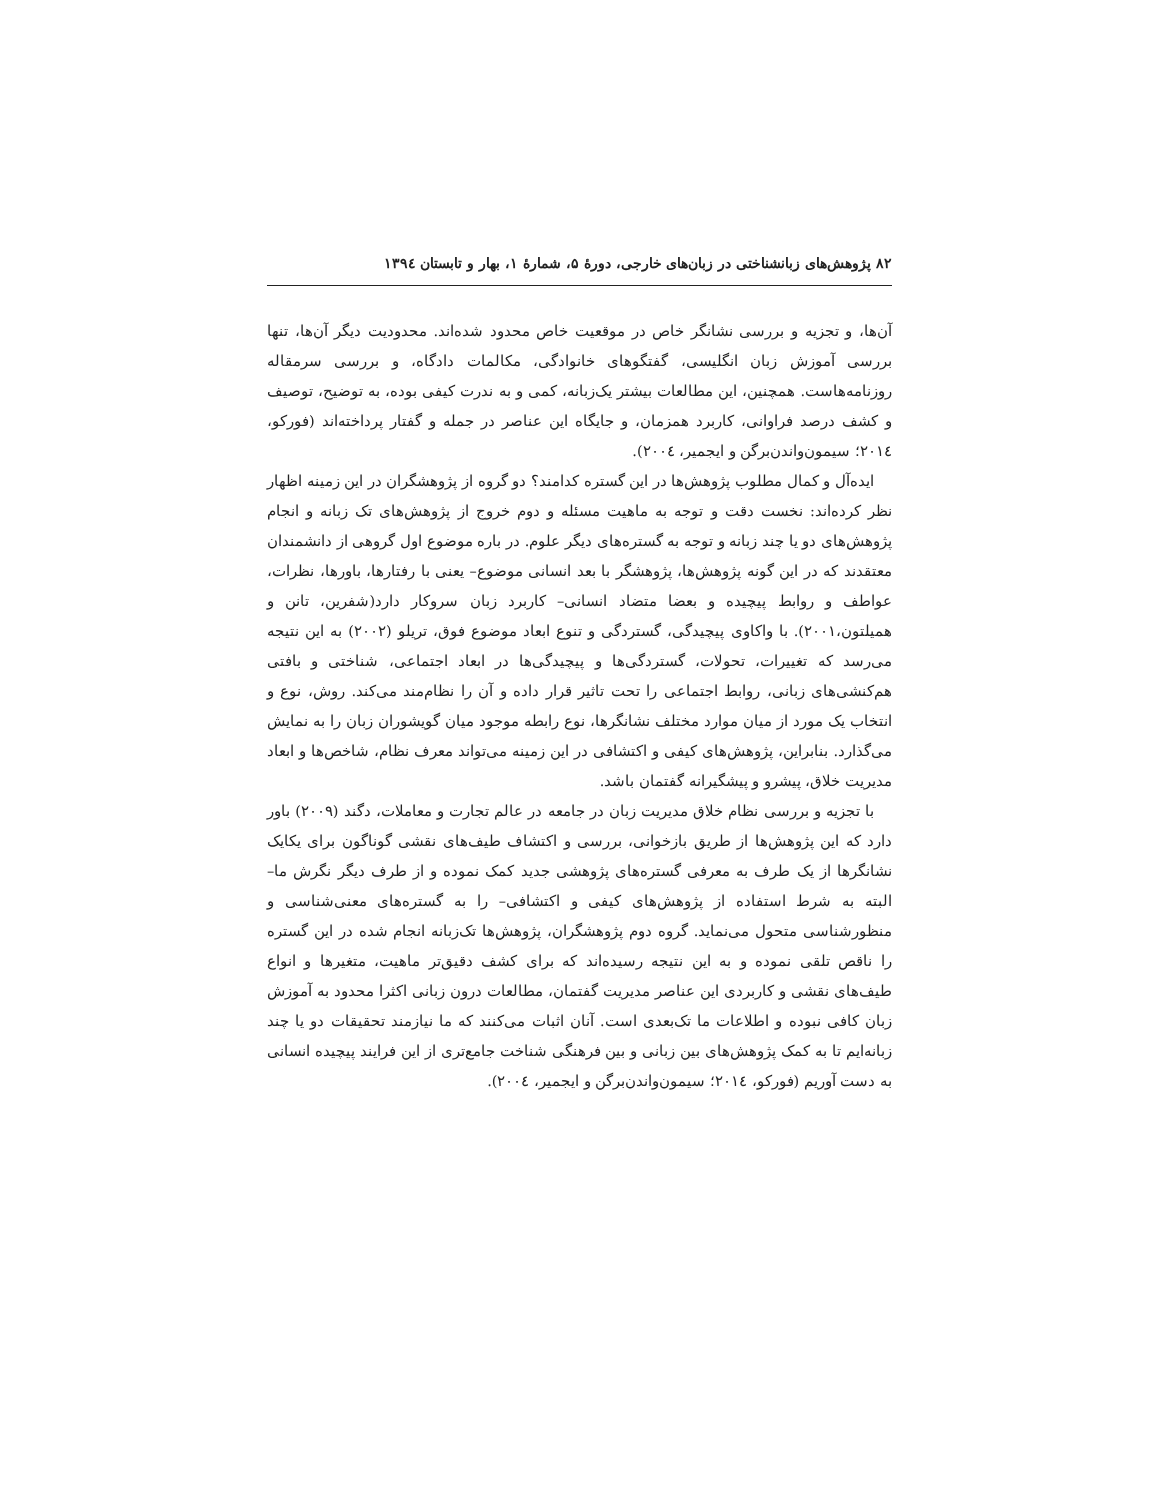۸۲ پژوهش‌های زبانشناختی در زبان‌های خارجی، دورهٔ ۵، شمارهٔ ۱، بهار و تابستان ۱۳۹٤
آن‌ها، و تجزیه و بررسی نشانگر خاص در موقعیت خاص محدود شده‌اند. محدودیت دیگر آن‌ها، تنها بررسی آموزش زبان انگلیسی، گفتگوهای خانوادگی، مکالمات دادگاه، و بررسی سرمقاله روزنامه‌هاست. همچنین، این مطالعات بیشتر یک‌زبانه، کمی و به ندرت کیفی بوده، به توضیح، توصیف و کشف درصد فراوانی، کاربرد همزمان، و جایگاه این عناصر در جمله و گفتار پرداخته‌اند (فورکو، ۲۰۱٤؛ سیمون‌واندن‌برگن و ایجمیر، ۲۰۰٤).
ایده‌آل و کمال مطلوب پژوهش‌ها در این گستره کدامند؟ دو گروه از پژوهشگران در این زمینه اظهار نظر کرده‌اند: نخست دقت و توجه به ماهیت مسئله و دوم خروج از پژوهش‌های تک زبانه و انجام پژوهش‌های دو یا چند زبانه و توجه به گستره‌های دیگر علوم. در باره موضوع اول گروهی از دانشمندان معتقدند که در این گونه پژوهش‌ها، پژوهشگر با بعد انسانی موضوع– یعنی با رفتارها، باورها، نظرات، عواطف و روابط پیچیده و بعضا متضاد انسانی– کاربرد زبان سروکار دارد(شفرین، تانن و همیلتون،۲۰۰۱). با واکاوی پیچیدگی، گستردگی و تنوع ابعاد موضوع فوق، تریلو (۲۰۰۲) به این نتیجه می‌رسد که تغییرات، تحولات، گستردگی‌ها و پیچیدگی‌ها در ابعاد اجتماعی، شناختی و بافتی هم‌کنشی‌های زبانی، روابط اجتماعی را تحت تاثیر قرار داده و آن را نظام‌مند می‌کند. روش، نوع و انتخاب یک مورد از میان موارد مختلف نشانگرها، نوع رابطه موجود میان گویشوران زبان را به نمایش می‌گذارد. بنابراین، پژوهش‌های کیفی و اکتشافی در این زمینه می‌تواند معرف نظام، شاخص‌ها و ابعاد مدیریت خلاق، پیشرو و پیشگیرانه گفتمان باشد.
با تجزیه و بررسی نظام خلاق مدیریت زبان در جامعه در عالم تجارت و معاملات، دگند (۲۰۰۹) باور دارد که این پژوهش‌ها از طریق بازخوانی، بررسی و اکتشاف طیف‌های نقشی گوناگون برای یکایک نشانگرها از یک طرف به معرفی گستره‌های پژوهشی جدید کمک نموده و از طرف دیگر نگرش ما–البته به شرط استفاده از پژوهش‌های کیفی و اکتشافی– را به گستره‌های معنی‌شناسی و منظورشناسی متحول می‌نماید. گروه دوم پژوهشگران، پژوهش‌ها تک‌زبانه انجام شده در این گستره را ناقص تلقی نموده و به این نتیجه رسیده‌اند که برای کشف دقیق‌تر ماهیت، متغیرها و انواع طیف‌های نقشی و کاربردی این عناصر مدیریت گفتمان، مطالعات درون زبانی اکثرا محدود به آموزش زبان کافی نبوده و اطلاعات ما تک‌بعدی است. آنان اثبات می‌کنند که ما نیازمند تحقیقات دو یا چند زبانه‌ایم تا به کمک پژوهش‌های بین زبانی و بین فرهنگی شناخت جامع‌تری از این فرایند پیچیده انسانی به دست آوریم (فورکو، ۲۰۱٤؛ سیمون‌واندن‌برگن و ایجمیر، ۲۰۰٤).